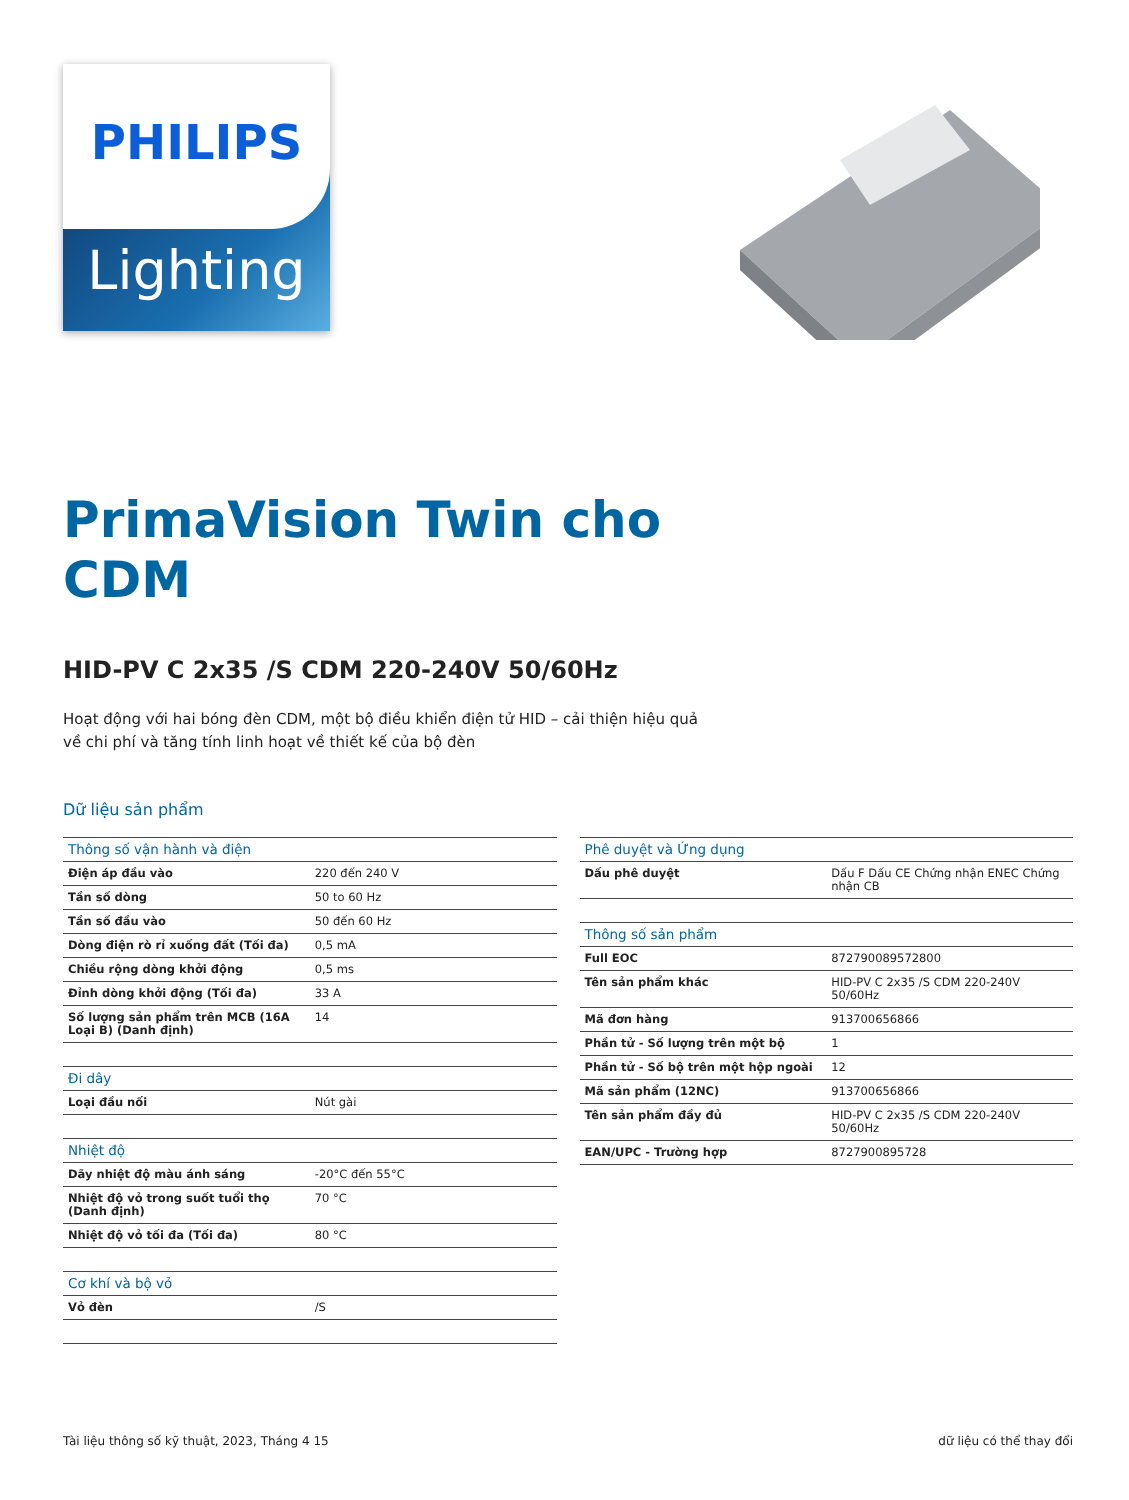Lighting
PHILIPS
PrimaVision Twin cho
CDM
HID-PV C 2x35 /S CDM 220-240V 50/60Hz
Hoạt động với hai bóng đèn CDM, một bộ điều khiển điện tử HID – cải thiện hiệu quả
về chi phí và tăng tính linh hoạt về thiết kế của bộ đèn
Dữ liệu sản phẩm
| Thông số vận hành và điện | |
| --- | --- |
| Điện áp đầu vào | 220 đến 240 V |
| Tần số dòng | 50 to 60 Hz |
| Tần số đầu vào | 50 đến 60 Hz |
| Dòng điện rò rỉ xuống đất (Tối đa) | 0,5 mA |
| Chiều rộng dòng khởi động | 0,5 ms |
| Đỉnh dòng khởi động (Tối đa) | 33 A |
| Số lượng sản phẩm trên MCB (16A Loại B) (Danh định) | 14 |
| Đi dây | |
| Loại đầu nối | Nút gài |
| Nhiệt độ | |
| Dãy nhiệt độ màu ánh sáng | -20°C đến 55°C |
| Nhiệt độ vỏ trong suốt tuổi thọ (Danh định) | 70 °C |
| Nhiệt độ vỏ tối đa (Tối đa) | 80 °C |
| Cơ khí và bộ vỏ | |
| Vỏ đèn | /S |
| Phê duyệt và Ứng dụng | |
| --- | --- |
| Dấu phê duyệt | Dấu F Dấu CE Chứng nhận ENEC Chứng nhận CB |
| Thông số sản phẩm | |
| Full EOC | 872790089572800 |
| Tên sản phẩm khác | HID-PV C 2x35 /S CDM 220-240V 50/60Hz |
| Mã đơn hàng | 913700656866 |
| Phần tử - Số lượng trên một bộ | 1 |
| Phần tử - Số bộ trên một hộp ngoài | 12 |
| Mã sản phẩm (12NC) | 913700656866 |
| Tên sản phẩm đầy đủ | HID-PV C 2x35 /S CDM 220-240V 50/60Hz |
| EAN/UPC - Trường hợp | 8727900895728 |
Tài liệu thông số kỹ thuật, 2023, Tháng 4 15 dữ liệu có thể thay đổi